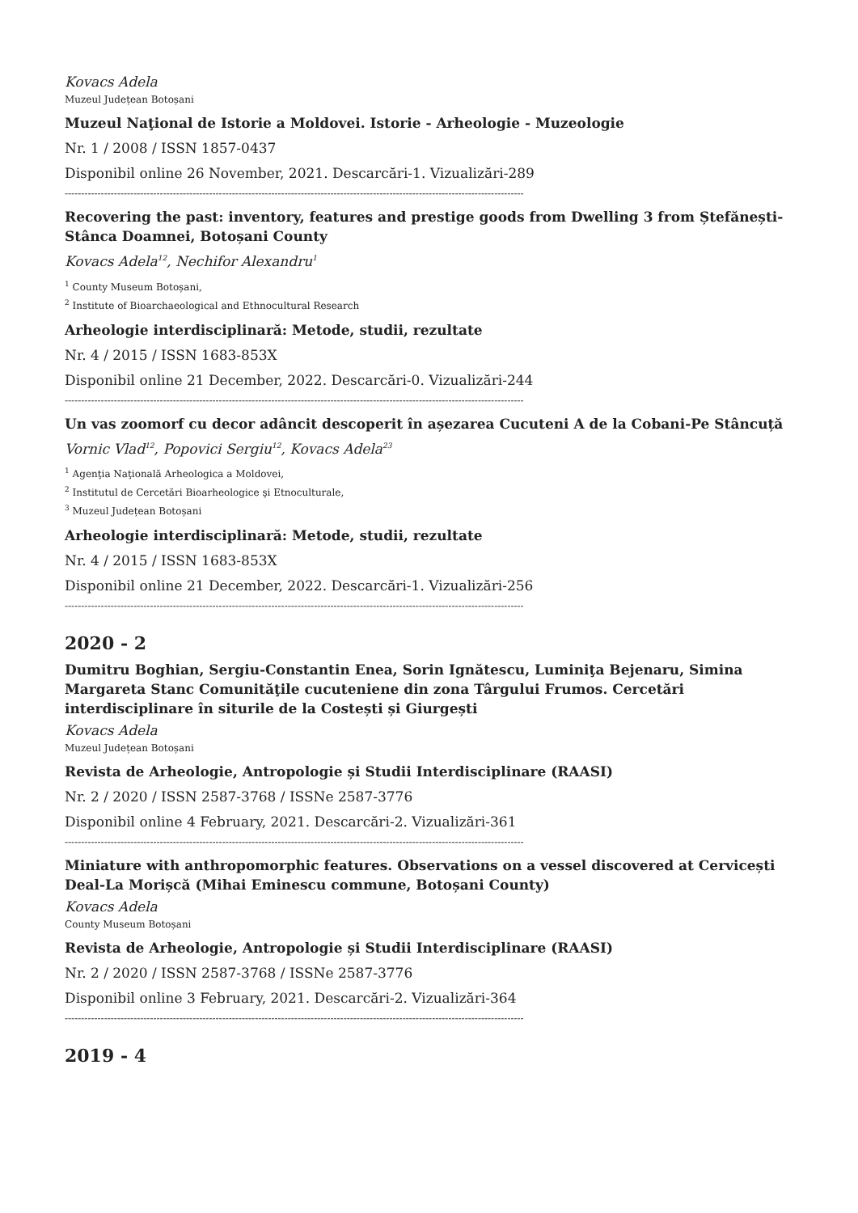Kovacs Adela
Muzeul Județean Botoșani
Muzeul Naţional de Istorie a Moldovei. Istorie - Arheologie - Muzeologie
Nr. 1 / 2008 / ISSN 1857-0437
Disponibil online 26 November, 2021. Descarcări-1. Vizualizări-289
--------------------------------------------------------------------------------------------------------------------------------------------
Recovering the past: inventory, features and prestige goods from Dwelling 3 from Ștefănești-Stânca Doamnei, Botoșani County
Kovacs Adela<sup>12</sup>, Nechifor Alexandru<sup>1</sup>
<sup>1</sup> County Museum Botoșani,
<sup>2</sup> Institute of Bioarchaeological and Ethnocultural Research
Arheologie interdisciplinară: Metode, studii, rezultate
Nr. 4 / 2015 / ISSN 1683-853X
Disponibil online 21 December, 2022. Descarcări-0. Vizualizări-244
--------------------------------------------------------------------------------------------------------------------------------------------
Un vas zoomorf cu decor adâncit descoperit în așezarea Cucuteni A de la Cobani-Pe Stâncuță
Vornic Vlad<sup>12</sup>, Popovici Sergiu<sup>12</sup>, Kovacs Adela<sup>23</sup>
<sup>1</sup> Agenţia Naţională Arheologica a Moldovei,
<sup>2</sup> Institutul de Cercetări Bioarheologice şi Etnoculturale,
<sup>3</sup> Muzeul Județean Botoșani
Arheologie interdisciplinară: Metode, studii, rezultate
Nr. 4 / 2015 / ISSN 1683-853X
Disponibil online 21 December, 2022. Descarcări-1. Vizualizări-256
--------------------------------------------------------------------------------------------------------------------------------------------
2020 - 2
Dumitru Boghian, Sergiu-Constantin Enea, Sorin Ignătescu, Luminiţa Bejenaru, Simina Margareta Stanc Comunităţile cucuteniene din zona Târgului Frumos. Cercetări interdisciplinare în siturile de la Costești și Giurgești
Kovacs Adela
Muzeul Județean Botoșani
Revista de Arheologie, Antropologie și Studii Interdisciplinare (RAASI)
Nr. 2 / 2020 / ISSN 2587-3768 / ISSNe 2587-3776
Disponibil online 4 February, 2021. Descarcări-2. Vizualizări-361
--------------------------------------------------------------------------------------------------------------------------------------------
Miniature with anthropomorphic features. Observations on a vessel discovered at Cervicești Deal-La Morișcă (Mihai Eminescu commune, Botoșani County)
Kovacs Adela
County Museum Botoșani
Revista de Arheologie, Antropologie și Studii Interdisciplinare (RAASI)
Nr. 2 / 2020 / ISSN 2587-3768 / ISSNe 2587-3776
Disponibil online 3 February, 2021. Descarcări-2. Vizualizări-364
--------------------------------------------------------------------------------------------------------------------------------------------
2019 - 4